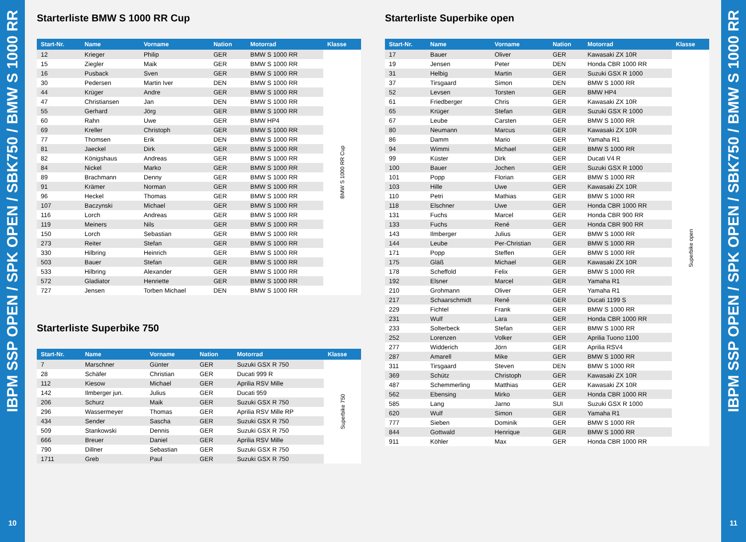IBPM SSP OPEN / SPK OPEN / SBK750 / BMW S 1000 RR
10
Starterliste BMW S 1000 RR Cup
| Start-Nr. | Name | Vorname | Nation | Motorrad | Klasse |
| --- | --- | --- | --- | --- | --- |
| 12 | Krieger | Philip | GER | BMW S 1000 RR | BMW S 1000 RR Cup |
| 15 | Ziegler | Maik | GER | BMW S 1000 RR | |
| 16 | Pusback | Sven | GER | BMW S 1000 RR | |
| 30 | Pedersen | Martin Iver | DEN | BMW S 1000 RR | |
| 44 | Krüger | Andre | GER | BMW S 1000 RR | |
| 47 | Christiansen | Jan | DEN | BMW S 1000 RR | |
| 55 | Gerhard | Jörg | GER | BMW S 1000 RR | |
| 60 | Rahn | Uwe | GER | BMW HP4 | |
| 69 | Kreller | Christoph | GER | BMW S 1000 RR | |
| 77 | Thomsen | Erik | DEN | BMW S 1000 RR | |
| 81 | Jaeckel | Dirk | GER | BMW S 1000 RR | |
| 82 | Königshaus | Andreas | GER | BMW S 1000 RR | |
| 84 | Nickel | Marko | GER | BMW S 1000 RR | |
| 89 | Brachmann | Denny | GER | BMW S 1000 RR | |
| 91 | Krämer | Norman | GER | BMW S 1000 RR | |
| 96 | Heckel | Thomas | GER | BMW S 1000 RR | |
| 107 | Baczynski | Michael | GER | BMW S 1000 RR | |
| 116 | Lorch | Andreas | GER | BMW S 1000 RR | |
| 119 | Meiners | Nils | GER | BMW S 1000 RR | |
| 150 | Lorch | Sebastian | GER | BMW S 1000 RR | |
| 273 | Reiter | Stefan | GER | BMW S 1000 RR | |
| 330 | Hilbring | Heinrich | GER | BMW S 1000 RR | |
| 503 | Bauer | Stefan | GER | BMW S 1000 RR | |
| 533 | Hilbring | Alexander | GER | BMW S 1000 RR | |
| 572 | Gladiator | Henriette | GER | BMW S 1000 RR | |
| 727 | Jensen | Torben Michael | DEN | BMW S 1000 RR | |
Starterliste Superbike 750
| Start-Nr. | Name | Vorname | Nation | Motorrad | Klasse |
| --- | --- | --- | --- | --- | --- |
| 7 | Marschner | Günter | GER | Suzuki GSX R 750 | Superbike 750 |
| 28 | Schäfer | Christian | GER | Ducati 999 R | |
| 112 | Kiesow | Michael | GER | Aprilia RSV Mille | |
| 142 | Ilmberger jun. | Julius | GER | Ducati 959 | |
| 206 | Schurz | Maik | GER | Suzuki GSX R 750 | |
| 296 | Wassermeyer | Thomas | GER | Aprilia RSV Mille RP | |
| 434 | Sender | Sascha | GER | Suzuki GSX R 750 | |
| 509 | Stankowski | Dennis | GER | Suzuki GSX R 750 | |
| 666 | Breuer | Daniel | GER | Aprilia RSV Mille | |
| 790 | Dillner | Sebastian | GER | Suzuki GSX R 750 | |
| 1711 | Greb | Paul | GER | Suzuki GSX R 750 | |
Starterliste Superbike open
| Start-Nr. | Name | Vorname | Nation | Motorrad | Klasse |
| --- | --- | --- | --- | --- | --- |
| 17 | Bauer | Oliver | GER | Kawasaki ZX 10R | Superbike open |
| 19 | Jensen | Peter | DEN | Honda CBR 1000 RR | |
| 31 | Helbig | Martin | GER | Suzuki GSX R 1000 | |
| 37 | Tirsgaard | Simon | DEN | BMW S 1000 RR | |
| 52 | Levsen | Torsten | GER | BMW HP4 | |
| 61 | Friedberger | Chris | GER | Kawasaki ZX 10R | |
| 65 | Krüger | Stefan | GER | Suzuki GSX R 1000 | |
| 67 | Leube | Carsten | GER | BMW S 1000 RR | |
| 80 | Neumann | Marcus | GER | Kawasaki ZX 10R | |
| 86 | Damm | Mario | GER | Yamaha R1 | |
| 94 | Wimmi | Michael | GER | BMW S 1000 RR | |
| 99 | Küster | Dirk | GER | Ducati V4 R | |
| 100 | Bauer | Jochen | GER | Suzuki GSX R 1000 | |
| 101 | Popp | Florian | GER | BMW S 1000 RR | |
| 103 | Hille | Uwe | GER | Kawasaki ZX 10R | |
| 110 | Petri | Mathias | GER | BMW S 1000 RR | |
| 118 | Elschner | Uwe | GER | Honda CBR 1000 RR | |
| 131 | Fuchs | Marcel | GER | Honda CBR 900 RR | |
| 133 | Fuchs | René | GER | Honda CBR 900 RR | |
| 143 | Ilmberger | Julius | GER | BMW S 1000 RR | |
| 144 | Leube | Per-Christian | GER | BMW S 1000 RR | |
| 171 | Popp | Steffen | GER | BMW S 1000 RR | |
| 175 | Gläß | Michael | GER | Kawasaki ZX 10R | |
| 178 | Scheffold | Felix | GER | BMW S 1000 RR | |
| 192 | Elsner | Marcel | GER | Yamaha R1 | |
| 210 | Grohmann | Oliver | GER | Yamaha R1 | |
| 217 | Schaarschmidt | René | GER | Ducati 1199 S | |
| 229 | Fichtel | Frank | GER | BMW S 1000 RR | |
| 231 | Wulf | Lara | GER | Honda CBR 1000 RR | |
| 233 | Solterbeck | Stefan | GER | BMW S 1000 RR | |
| 252 | Lorenzen | Volker | GER | Aprilia Tuono 1100 | |
| 277 | Widderich | Jörn | GER | Aprilia RSV4 | |
| 287 | Amarell | Mike | GER | BMW S 1000 RR | |
| 311 | Tirsgaard | Steven | DEN | BMW S 1000 RR | |
| 369 | Schütz | Christoph | GER | Kawasaki ZX 10R | |
| 487 | Schemmerling | Matthias | GER | Kawasaki ZX 10R | |
| 562 | Ebensing | Mirko | GER | Honda CBR 1000 RR | |
| 585 | Lang | Jarno | SUI | Suzuki GSX R 1000 | |
| 620 | Wulf | Simon | GER | Yamaha R1 | |
| 777 | Sieben | Dominik | GER | BMW S 1000 RR | |
| 844 | Gottwald | Henrique | GER | BMW S 1000 RR | |
| 911 | Köhler | Max | GER | Honda CBR 1000 RR | |
IBPM SSP OPEN / SPK OPEN / SBK750 / BMW S 1000 RR
11